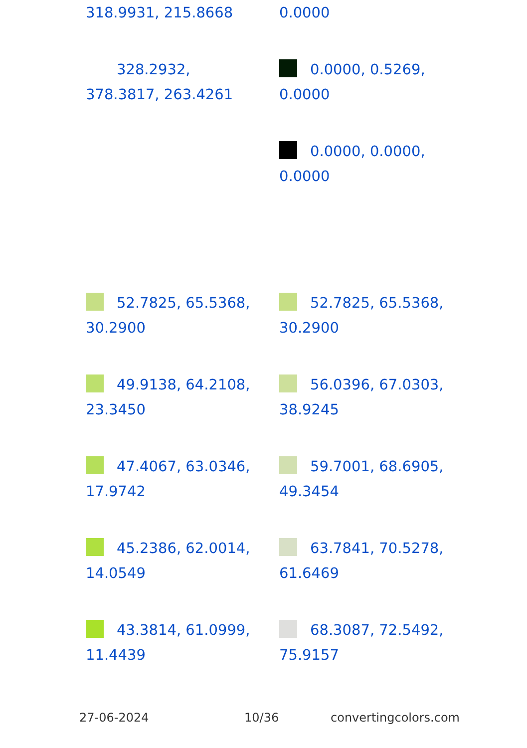318.9931, 215.8668 0.0000
328.2932, 378.3817, 263.4261
0.0000, 0.5269, 0.0000
0.0000, 0.0000, 0.0000
52.7825, 65.5368, 30.2900
52.7825, 65.5368, 30.2900
49.9138, 64.2108, 23.3450
56.0396, 67.0303, 38.9245
47.4067, 63.0346, 17.9742
59.7001, 68.6905, 49.3454
45.2386, 62.0014, 14.0549
63.7841, 70.5278, 61.6469
43.3814, 61.0999, 11.4439
68.3087, 72.5492, 75.9157
27-06-2024 10/36 convertingcolors.com